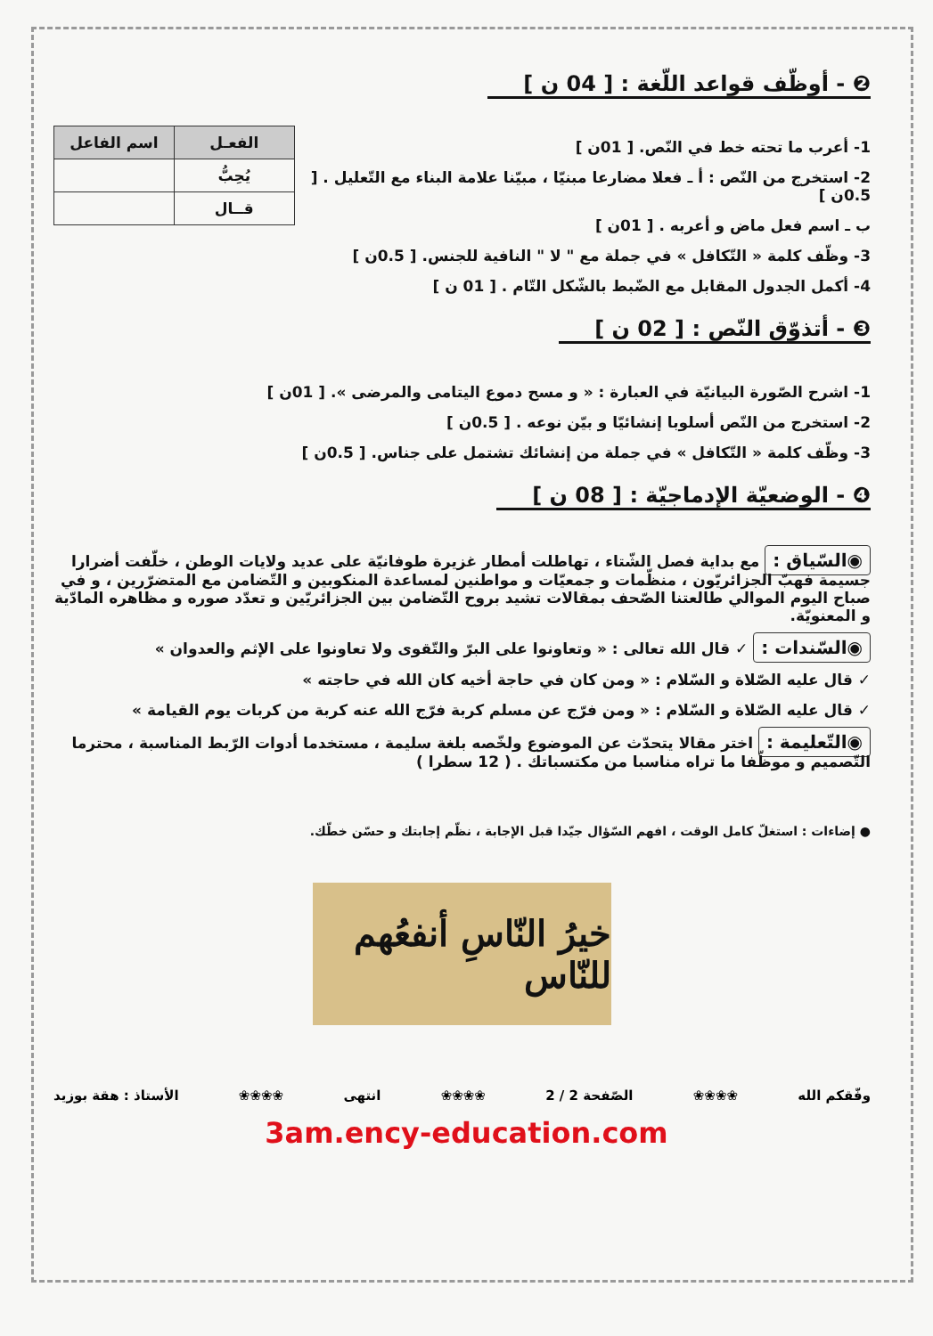❷ - أوظّف قواعد اللّغة : [ 04 ن ]
1- أعرب ما تحته خط في النّص. [ 01ن ]
2- استخرج من النّص : أ ـ فعلا مضارعا مبنيّا ، مبيّنا علامة البناء مع التّعليل . [ 0.5ن ]
ب ـ اسم فعل ماض و أعربه . [ 01ن ]
3- وظّف كلمة « التّكافل » في جملة مع " لا " النافية للجنس. [ 0.5ن ]
4- أكمل الجدول المقابل مع الضّبط بالشّكل التّام . [ 01 ن ]
| الفعـل | اسم الفاعل |
| --- | --- |
| يُحِبُّ | |
| قــال | |
❸ - أتذوّق النّص : [ 02 ن ]
1- اشرح الصّورة البيانيّة في العبارة : « و مسح دموع اليتامى والمرضى ». [ 01ن ]
2- استخرج من النّص أسلوبا إنشائيّا و بيّن نوعه . [ 0.5ن ]
3- وظّف كلمة « التّكافل » في جملة من إنشائك تشتمل على جناس. [ 0.5ن ]
❹ - الوضعيّة الإدماجيّة : [ 08 ن ]
◉السّياق : مع بداية فصل الشّتاء ، تهاطلت أمطار غزيرة طوفانيّة على عديد ولايات الوطن ، خلّفت أضرارا جسيمة فهبّ الجزائريّون ، منظّمات و جمعيّات و مواطنين لمساعدة المنكوبين و التّضامن مع المتضرّرين ، و في صباح اليوم الموالي طالعتنا الصّحف بمقالات تشيد بروح التّضامن بين الجزائريّين و تعدّد صوره و مظاهره المادّية و المعنويّة.
◉السّندات : ✓ قال الله تعالى : « وتعاونوا على البرّ والتّقوى ولا تعاونوا على الإثم والعدوان »
✓ قال عليه الصّلاة و السّلام : « ومن كان في حاجة أخيه كان الله في حاجته »
✓ قال عليه الصّلاة و السّلام : « ومن فرّج عن مسلم كربة فرّج الله عنه كربة من كربات يوم القيامة »
◉التّعليمة : اختر مقالا يتحدّث عن الموضوع ولخّصه بلغة سليمة ، مستخدما أدوات الرّبط المناسبة ، محترما التّصميم و موظّفا ما تراه مناسبا من مكتسباتك . ( 12 سطرا )
● إضاءات : استغلّ كامل الوقت ، افهم السّؤال جيّدا قبل الإجابة ، نظّم إجابتك و حسّن خطّك.
خيرُ النّاسِ أنفعُهم للنّاس
وفّقكم الله ❀❀❀❀ الصّفحة 2 / 2 ❀❀❀❀ انتهى ❀❀❀❀ الأستاذ : هقة بوزيد
3am.ency-education.com